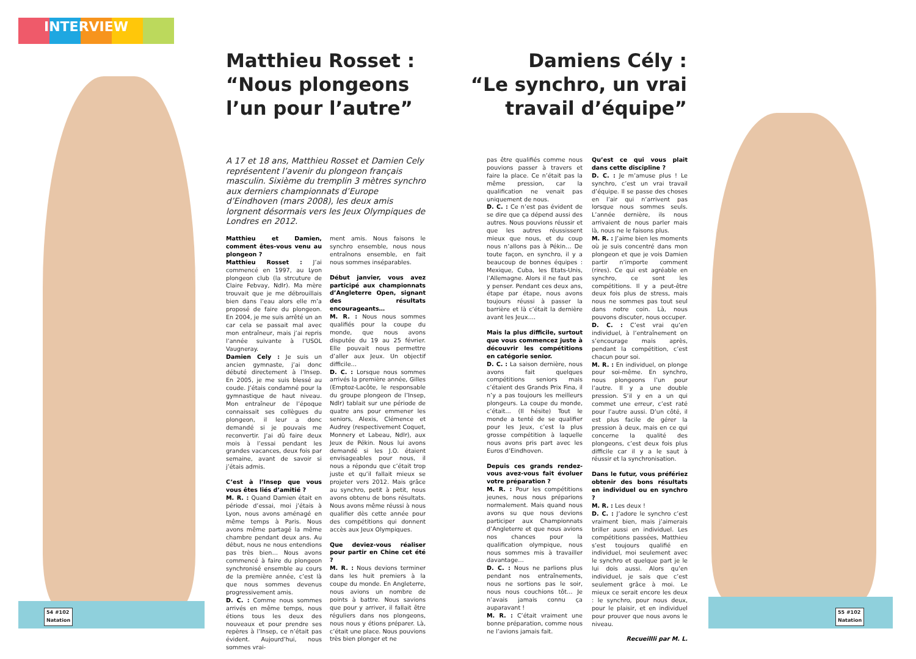INTERVIEW
Matthieu Rosset :
“Nous plongeons
l’un pour l’autre”
Damiens Cély :
“Le synchro, un vrai
travail d’équipe”
A 17 et 18 ans, Matthieu Rosset et Damien Cely représentent l’avenir du plongeon français masculin. Sixième du tremplin 3 mètres synchro aux derniers championnats d’Europe d’Eindhoven (mars 2008), les deux amis lorgnent désormais vers les Jeux Olympiques de Londres en 2012.
Matthieu et Damien, comment êtes-vous venu au plongeon ?
Matthieu Rosset : J’ai commencé en 1997, au Lyon plongeon club (la strcuture de Claire Febvay, Ndlr). Ma mère trouvait que je me débrouillais bien dans l’eau alors elle m’a proposé de faire du plongeon. En 2004, je me suis arrêté un an car cela se passait mal avec mon entraîneur, mais j’ai repris l’année suivante à l’USOL Vaugneray.
Damien Cely : Je suis un ancien gymnaste, j’ai donc débuté directement à l’Insep. En 2005, je me suis blessé au coude. J’étais condamné pour la gymnastique de haut niveau. Mon entraîneur de l’époque connaissait ses collègues du plongeon, il leur a donc demandé si je pouvais me reconvertir. J’ai dû faire deux mois à l’essai pendant les grandes vacances, deux fois par semaine, avant de savoir si j’étais admis.
C’est à l’Insep que vous vous êtes liés d’amitié ?
M. R. : Quand Damien était en période d’essai, moi j’étais à Lyon, nous avons aménagé en même temps à Paris. Nous avons même partagé la même chambre pendant deux ans. Au début, nous ne nous entendions pas très bien… Nous avons commencé à faire du plongeon synchronisé ensemble au cours de la première année, c’est là que nous sommes devenus progressivement amis.
D. C. : Comme nous sommes arrivés en même temps, nous étions tous les deux des nouveaux et pour prendre ses repères à l’Insep, ce n’était pas évident. Aujourd’hui, nous sommes vrai-
ment amis. Nous faisons le synchro ensemble, nous nous entraînons ensemble, en fait nous sommes inséparables.
Début janvier, vous avez participé aux championnats d’Angleterre Open, signant des résultats encourageants…
M. R. : Nous nous sommes qualifiés pour la coupe du monde, que nous avons disputée du 19 au 25 février. Elle pouvait nous permettre d’aller aux Jeux. Un objectif difficile…
D. C. : Lorsque nous sommes arrivés la première année, Gilles (Emptoz-Lacôte, le responsable du groupe plongeon de l’Insep, Ndlr) tablait sur une période de quatre ans pour emmener les seniors, Alexis, Clémence et Audrey (respectivement Coquet, Monnery et Labeau, Ndlr), aux Jeux de Pékin. Nous lui avons demandé si les J.O. étaient envisageables pour nous, il nous a répondu que c’était trop juste et qu’il fallait mieux se projeter vers 2012. Mais grâce au synchro, petit à petit, nous avons obtenu de bons résultats. Nous avons même réussi à nous qualifier dès cette année pour des compétitions qui donnent accès aux Jeux Olympiques.
Que deviez-vous réaliser pour partir en Chine cet été ?
M. R. : Nous devions terminer dans les huit premiers à la coupe du monde. En Angleterre, nous avions un nombre de points à battre. Nous savions que pour y arriver, il fallait être réguliers dans nos plongeons, nous nous y étions préparer. Là, c’était une place. Nous pouvions très bien plonger et ne
pas être qualifiés comme nous pouvions passer à travers et faire la place. Ce n’était pas la même pression, car la qualification ne venait pas uniquement de nous.
D. C. : Ce n’est pas évident de se dire que ça dépend aussi des autres. Nous pouvions réussir et que les autres réussissent mieux que nous, et du coup nous n’allons pas à Pékin… De toute façon, en synchro, il y a beaucoup de bonnes équipes : Mexique, Cuba, les Etats-Unis, l’Allemagne. Alors il ne faut pas y penser. Pendant ces deux ans, étape par étape, nous avons toujours réussi à passer la barrière et là c’était la dernière avant les Jeux….
Mais la plus difficile, surtout que vous commencez juste à découvrir les compétitions en catégorie senior.
D. C. : La saison dernière, nous avons fait quelques compétitions seniors mais c’étaient des Grands Prix Fina, il n’y a pas toujours les meilleurs plongeurs. La coupe du monde, c’était… (Il hésite) Tout le monde a tenté de se qualifier pour les Jeux, c’est la plus grosse compétition à laquelle nous avons pris part avec les Euros d’Eindhoven.
Depuis ces grands rendez-vous avez-vous fait évoluer votre préparation ?
M. R. : Pour les compétitions jeunes, nous nous préparions normalement. Mais quand nous avons su que nous devions participer aux Championnats d’Angleterre et que nous avions nos chances pour la qualification olympique, nous nous sommes mis à travailler davantage…
D. C. : Nous ne parlions plus pendant nos entraînements, nous ne sortions pas le soir, nous nous couchions tôt… Je n’avais jamais connu ça auparavant !
M. R. : C’était vraiment une bonne préparation, comme nous ne l’avions jamais fait.
Qu’est ce qui vous plait dans cette discipline ?
D. C. : Je m’amuse plus ! Le synchro, c’est un vrai travail d’équipe. Il se passe des choses en l’air qui n’arrivent pas lorsque nous sommes seuls. L’année dernière, ils nous arrivaient de nous parler mais là, nous ne le faisons plus.
M. R. : J’aime bien les moments où je suis concentré dans mon plongeon et que je vois Damien partir n’importe comment (rires). Ce qui est agréable en synchro, ce sont les compétitions. Il y a peut-être deux fois plus de stress, mais nous ne sommes pas tout seul dans notre coin. Là, nous pouvons discuter, nous occuper.
D. C. : C’est vrai qu’en individuel, à l’entraînement on s’encourage mais après, pendant la compétition, c’est chacun pour soi.
M. R. : En individuel, on plonge pour soi-même. En synchro, nous plongeons l’un pour l’autre. Il y a une double pression. S’il y en a un qui commet une erreur, c’est raté pour l’autre aussi. D’un côté, il est plus facile de gérer la pression à deux, mais en ce qui concerne la qualité des plongeons, c’est deux fois plus difficile car il y a le saut à réussir et la synchronisation.
Dans le futur, vous préfériez obtenir des bons résultats en individuel ou en synchro ?
M. R. : Les deux !
D. C. : J’adore le synchro c’est vraiment bien, mais j’aimerais briller aussi en individuel. Les compétitions passées, Matthieu s’est toujours qualifié en individuel, moi seulement avec le synchro et quelque part je le lui dois aussi. Alors qu’en individuel, je sais que c’est seulement grâce à moi. Le mieux ce serait encore les deux : le synchro, pour nous deux, pour le plaisir, et en individuel pour prouver que nous avons le niveau.
Recueillli par M. L.
54 #102
Natation
55 #102
Natation